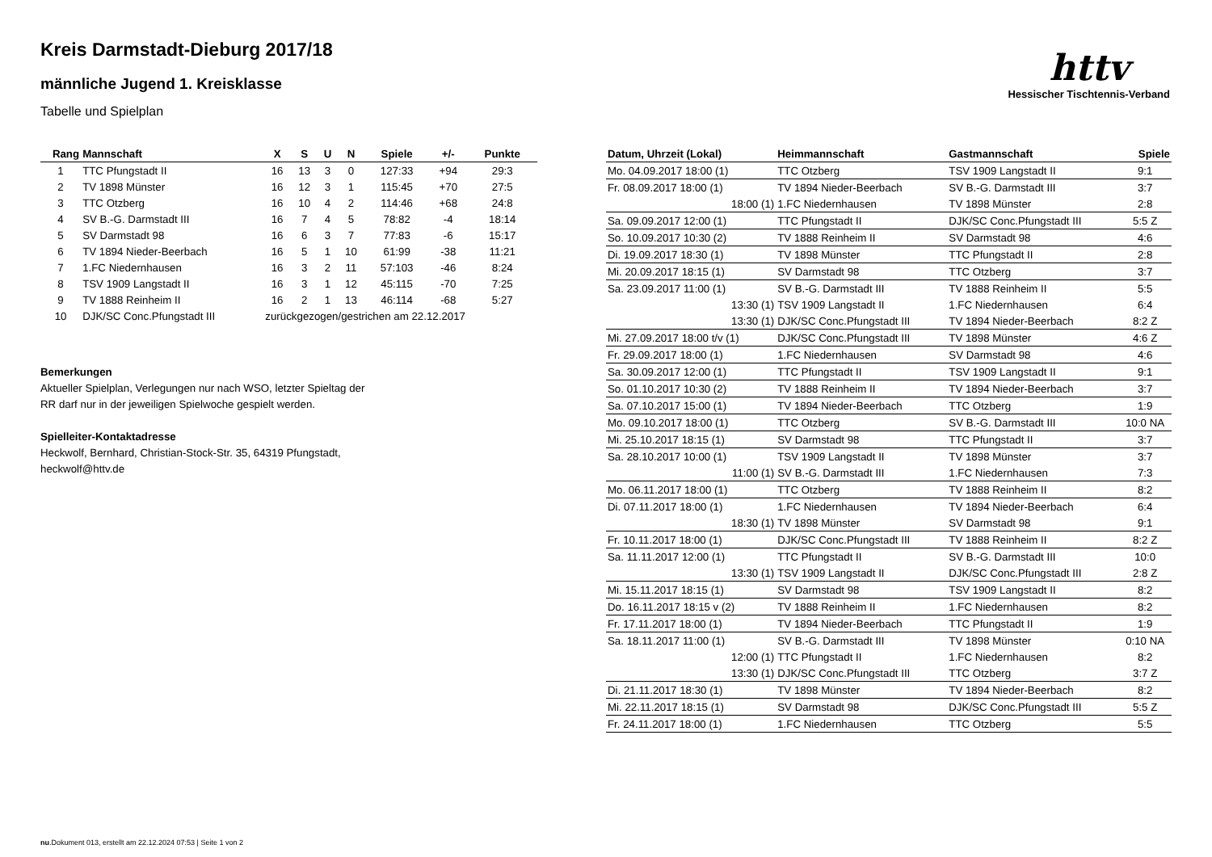httv
Hessischer Tischtennis-Verband
Kreis Darmstadt-Dieburg 2017/18
männliche Jugend 1. Kreisklasse
Tabelle und Spielplan
| Rang | Mannschaft | X | S | U | N | Spiele | +/- | Punkte |
| --- | --- | --- | --- | --- | --- | --- | --- | --- |
| 1 | TTC Pfungstadt II | 16 | 13 | 3 | 0 | 127:33 | +94 | 29:3 |
| 2 | TV 1898 Münster | 16 | 12 | 3 | 1 | 115:45 | +70 | 27:5 |
| 3 | TTC Otzberg | 16 | 10 | 4 | 2 | 114:46 | +68 | 24:8 |
| 4 | SV B.-G. Darmstadt III | 16 | 7 | 4 | 5 | 78:82 | -4 | 18:14 |
| 5 | SV Darmstadt 98 | 16 | 6 | 3 | 7 | 77:83 | -6 | 15:17 |
| 6 | TV 1894 Nieder-Beerbach | 16 | 5 | 1 | 10 | 61:99 | -38 | 11:21 |
| 7 | 1.FC Niedernhausen | 16 | 3 | 2 | 11 | 57:103 | -46 | 8:24 |
| 8 | TSV 1909 Langstadt II | 16 | 3 | 1 | 12 | 45:115 | -70 | 7:25 |
| 9 | TV 1888 Reinheim II | 16 | 2 | 1 | 13 | 46:114 | -68 | 5:27 |
| 10 | DJK/SC Conc.Pfungstadt III | zurückgezogen/gestrichen am 22.12.2017 | | | | | | |
Bemerkungen
Aktueller Spielplan, Verlegungen nur nach WSO, letzter Spieltag der
RR darf nur in der jeweiligen Spielwoche gespielt werden.
Spielleiter-Kontaktadresse
Heckwolf, Bernhard, Christian-Stock-Str. 35, 64319 Pfungstadt,
heckwolf@httv.de
| Datum, Uhrzeit (Lokal) | Heimmannschaft | Gastmannschaft | Spiele |
| --- | --- | --- | --- |
| Mo. 04.09.2017 18:00 (1) | TTC Otzberg | TSV 1909 Langstadt II | 9:1 |
| Fr. 08.09.2017 18:00 (1) | TV 1894 Nieder-Beerbach | SV B.-G. Darmstadt III | 3:7 |
| 18:00 (1) | 1.FC Niedernhausen | TV 1898 Münster | 2:8 |
| Sa. 09.09.2017 12:00 (1) | TTC Pfungstadt II | DJK/SC Conc.Pfungstadt III | 5:5 Z |
| So. 10.09.2017 10:30 (2) | TV 1888 Reinheim II | SV Darmstadt 98 | 4:6 |
| Di. 19.09.2017 18:30 (1) | TV 1898 Münster | TTC Pfungstadt II | 2:8 |
| Mi. 20.09.2017 18:15 (1) | SV Darmstadt 98 | TTC Otzberg | 3:7 |
| Sa. 23.09.2017 11:00 (1) | SV B.-G. Darmstadt III | TV 1888 Reinheim II | 5:5 |
| 13:30 (1) | TSV 1909 Langstadt II | 1.FC Niedernhausen | 6:4 |
| 13:30 (1) | DJK/SC Conc.Pfungstadt III | TV 1894 Nieder-Beerbach | 8:2 Z |
| Mi. 27.09.2017 18:00 t/v (1) | DJK/SC Conc.Pfungstadt III | TV 1898 Münster | 4:6 Z |
| Fr. 29.09.2017 18:00 (1) | 1.FC Niedernhausen | SV Darmstadt 98 | 4:6 |
| Sa. 30.09.2017 12:00 (1) | TTC Pfungstadt II | TSV 1909 Langstadt II | 9:1 |
| So. 01.10.2017 10:30 (2) | TV 1888 Reinheim II | TV 1894 Nieder-Beerbach | 3:7 |
| Sa. 07.10.2017 15:00 (1) | TV 1894 Nieder-Beerbach | TTC Otzberg | 1:9 |
| Mo. 09.10.2017 18:00 (1) | TTC Otzberg | SV B.-G. Darmstadt III | 10:0 NA |
| Mi. 25.10.2017 18:15 (1) | SV Darmstadt 98 | TTC Pfungstadt II | 3:7 |
| Sa. 28.10.2017 10:00 (1) | TSV 1909 Langstadt II | TV 1898 Münster | 3:7 |
| 11:00 (1) | SV B.-G. Darmstadt III | 1.FC Niedernhausen | 7:3 |
| Mo. 06.11.2017 18:00 (1) | TTC Otzberg | TV 1888 Reinheim II | 8:2 |
| Di. 07.11.2017 18:00 (1) | 1.FC Niedernhausen | TV 1894 Nieder-Beerbach | 6:4 |
| 18:30 (1) | TV 1898 Münster | SV Darmstadt 98 | 9:1 |
| Fr. 10.11.2017 18:00 (1) | DJK/SC Conc.Pfungstadt III | TV 1888 Reinheim II | 8:2 Z |
| Sa. 11.11.2017 12:00 (1) | TTC Pfungstadt II | SV B.-G. Darmstadt III | 10:0 |
| 13:30 (1) | TSV 1909 Langstadt II | DJK/SC Conc.Pfungstadt III | 2:8 Z |
| Mi. 15.11.2017 18:15 (1) | SV Darmstadt 98 | TSV 1909 Langstadt II | 8:2 |
| Do. 16.11.2017 18:15 v (2) | TV 1888 Reinheim II | 1.FC Niedernhausen | 8:2 |
| Fr. 17.11.2017 18:00 (1) | TV 1894 Nieder-Beerbach | TTC Pfungstadt II | 1:9 |
| Sa. 18.11.2017 11:00 (1) | SV B.-G. Darmstadt III | TV 1898 Münster | 0:10 NA |
| 12:00 (1) | TTC Pfungstadt II | 1.FC Niedernhausen | 8:2 |
| 13:30 (1) | DJK/SC Conc.Pfungstadt III | TTC Otzberg | 3:7 Z |
| Di. 21.11.2017 18:30 (1) | TV 1898 Münster | TV 1894 Nieder-Beerbach | 8:2 |
| Mi. 22.11.2017 18:15 (1) | SV Darmstadt 98 | DJK/SC Conc.Pfungstadt III | 5:5 Z |
| Fr. 24.11.2017 18:00 (1) | 1.FC Niedernhausen | TTC Otzberg | 5:5 |
nu.Dokument 013, erstellt am 22.12.2024 07:53 | Seite 1 von 2